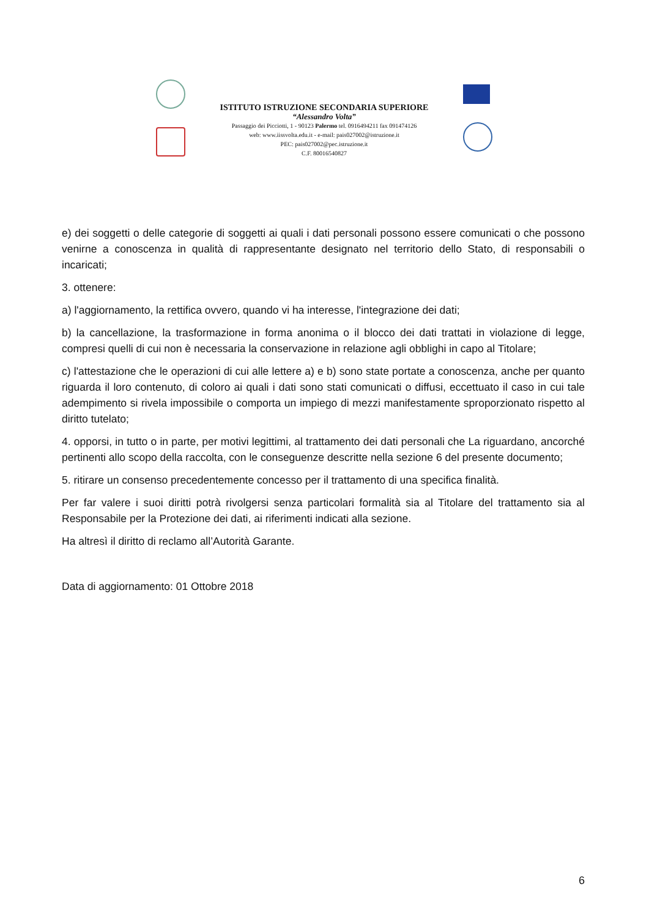ISTITUTO ISTRUZIONE SECONDARIA SUPERIORE
“Alessandro Volta”
Passaggio dei Picciotti, 1 - 90123 Palermo tel. 0916494211 fax 091474126
web: www.iissvolta.edu.it - e-mail: pais027002@istruzione.it
PEC: pais027002@pec.istruzione.it
C.F. 80016540827
e) dei soggetti o delle categorie di soggetti ai quali i dati personali possono essere comunicati o che possono venirne a conoscenza in qualità di rappresentante designato nel territorio dello Stato, di responsabili o incaricati;
3. ottenere:
a) l'aggiornamento, la rettifica ovvero, quando vi ha interesse, l'integrazione dei dati;
b) la cancellazione, la trasformazione in forma anonima o il blocco dei dati trattati in violazione di legge, compresi quelli di cui non è necessaria la conservazione in relazione agli obblighi in capo al Titolare;
c) l'attestazione che le operazioni di cui alle lettere a) e b) sono state portate a conoscenza, anche per quanto riguarda il loro contenuto, di coloro ai quali i dati sono stati comunicati o diffusi, eccettuato il caso in cui tale adempimento si rivela impossibile o comporta un impiego di mezzi manifestamente sproporzionato rispetto al diritto tutelato;
4. opporsi, in tutto o in parte, per motivi legittimi, al trattamento dei dati personali che La riguardano, ancorché pertinenti allo scopo della raccolta, con le conseguenze descritte nella sezione 6 del presente documento;
5. ritirare un consenso precedentemente concesso per il trattamento di una specifica finalità.
Per far valere i suoi diritti potrà rivolgersi senza particolari formalità sia al Titolare del trattamento sia al Responsabile per la Protezione dei dati, ai riferimenti indicati alla sezione.
Ha altresì il diritto di reclamo all’Autorità Garante.
Data di aggiornamento: 01 Ottobre 2018
6